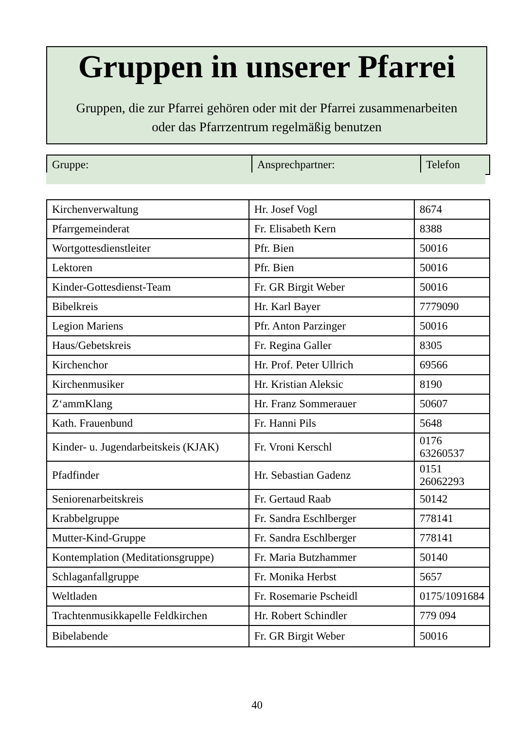Gruppen in unserer Pfarrei
Gruppen, die zur Pfarrei gehören oder mit der Pfarrei zusammenarbeiten
oder das Pfarrzentrum regelmäßig benutzen
| Gruppe: | Ansprechpartner: | Telefon |
| --- | --- | --- |
| Kirchenverwaltung | Hr. Josef Vogl | 8674 |
| Pfarrgemeinderat | Fr. Elisabeth Kern | 8388 |
| Wortgottesdienstleiter | Pfr. Bien | 50016 |
| Lektoren | Pfr. Bien | 50016 |
| Kinder-Gottesdienst-Team | Fr. GR Birgit Weber | 50016 |
| Bibelkreis | Hr. Karl Bayer | 7779090 |
| Legion Mariens | Pfr. Anton Parzinger | 50016 |
| Haus/Gebetskreis | Fr. Regina Galler | 8305 |
| Kirchenchor | Hr. Prof. Peter Ullrich | 69566 |
| Kirchenmusiker | Hr. Kristian Aleksic | 8190 |
| Z‘ammKlang | Hr. Franz Sommerauer | 50607 |
| Kath. Frauenbund | Fr. Hanni Pils | 5648 |
| Kinder- u. Jugendarbeitskeis (KJAK) | Fr. Vroni Kerschl | 0176 63260537 |
| Pfadfinder | Hr. Sebastian Gadenz | 0151 26062293 |
| Seniorenarbeitskreis | Fr. Gertaud Raab | 50142 |
| Krabbelgruppe | Fr. Sandra Eschlberger | 778141 |
| Mutter-Kind-Gruppe | Fr. Sandra Eschlberger | 778141 |
| Kontemplation (Meditationsgruppe) | Fr. Maria Butzhammer | 50140 |
| Schlaganfallgruppe | Fr. Monika Herbst | 5657 |
| Weltladen | Fr. Rosemarie Pscheidl | 0175/1091684 |
| Trachtenmusikkapelle Feldkirchen | Hr. Robert Schindler | 779 094 |
| Bibelabende | Fr. GR Birgit Weber | 50016 |
40